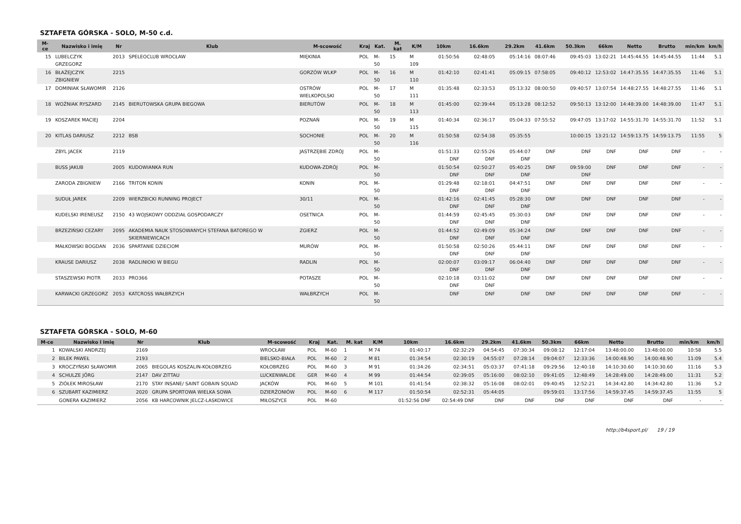SZTAFETA GÓRSKA - SOLO, M-50 c.d.
| M-ce | Nazwisko i imię | Nr | Klub | M-scowość | Kraj | Kat. | M. kat | K/M | 10km | 16.6km | 29.2km | 41.6km | 50.3km | 66km | Netto | Brutto | min/km | km/h |
| --- | --- | --- | --- | --- | --- | --- | --- | --- | --- | --- | --- | --- | --- | --- | --- | --- | --- | --- |
| 15 | LUBELCZYK GRZEGORZ | 2013 | SPELEOCLUB WROCŁAW | MIĘKINIA | POL | M-50 | 15 | M 109 | 01:50:56 | 02:48:05 | 05:14:16 | 08:07:46 | 09:45:03 | 13:02:21 | 14:45:44.55 | 14:45:44.55 | 11:44 | 5.1 |
| 16 | BŁAŻEJCZYK ZBIGNIEW | 2215 | | GORZÓW WLKP | POL | M-50 | 16 | M 110 | 01:42:10 | 02:41:41 | 05:09:15 | 07:58:05 | 09:40:12 | 12:53:02 | 14:47:35.55 | 14:47:35.55 | 11:46 | 5.1 |
| 17 | DOMINIAK SŁAWOMIR | 2126 | | OSTRÓW WIELKOPOLSKI | POL | M-50 | 17 | M 111 | 01:35:48 | 02:33:53 | 05:13:32 | 08:00:50 | 09:40:57 | 13:07:54 | 14:48:27.55 | 14:48:27.55 | 11:46 | 5.1 |
| 18 | WOŹNIAK RYSZARD | 2145 | BIERUTOWSKA GRUPA BIEGOWA | BIERUTÓW | POL | M-50 | 18 | M 113 | 01:45:00 | 02:39:44 | 05:13:28 | 08:12:52 | 09:50:13 | 13:12:00 | 14:48:39.00 | 14:48:39.00 | 11:47 | 5.1 |
| 19 | KOSZAREK MACIEJ | 2204 | | POZNAŃ | POL | M-50 | 19 | M 115 | 01:40:34 | 02:36:17 | 05:04:33 | 07:55:52 | 09:47:05 | 13:17:02 | 14:55:31.70 | 14:55:31.70 | 11:52 | 5.1 |
| 20 | KITLAS DARIUSZ | 2212 | BSB | SOCHONIE | POL | M-50 | 20 | M 116 | 01:50:58 | 02:54:38 | 05:35:55 | | 10:00:15 | 13:21:12 | 14:59:13.75 | 14:59:13.75 | 11:55 | 5 |
| | ZBYL JACEK | 2119 | | JASTRZĘBIE ZDRÓJ | POL | M-50 | | | 01:51:33 DNF | 02:55:26 DNF | 05:44:07 DNF | DNF | DNF | DNF | DNF | DNF | - | - |
| | BUSS JAKUB | 2005 | KUDOWIANKA RUN | KUDOWA-ZDRÓJ | POL | M-50 | | | 01:50:54 DNF | 02:50:27 DNF | 05:40:25 DNF | DNF | 09:59:00 DNF | DNF | DNF | DNF | - | - |
| | ZARODA ZBIGNIEW | 2166 | TRITON KONIN | KONIN | POL | M-50 | | | 01:29:48 DNF | 02:18:01 DNF | 04:47:51 DNF | DNF | DNF | DNF | DNF | DNF | - | - |
| | SUDUŁ JAREK | 2209 | WIERZBICKI RUNNING PROJECT | 30/11 | POL | M-50 | | | 01:42:16 DNF | 02:41:45 DNF | 05:28:30 DNF | DNF | DNF | DNF | DNF | DNF | - | - |
| | KUDELSKI IRENEUSZ | 2150 | 43 WOJSKOWY ODDZIAŁ GOSPODARCZY | OSETNICA | POL | M-50 | | | 01:44:59 DNF | 02:45:45 DNF | 05:30:03 DNF | DNF | DNF | DNF | DNF | DNF | - | - |
| | BRZEZIŃSKI CEZARY | 2095 | AKADEMIA NAUK STOSOWANYCH STEFANA BATOREGO W SKIERNIEWICACH | ZGIERZ | POL | M-50 | | | 01:44:52 DNF | 02:49:09 DNF | 05:34:24 DNF | DNF | DNF | DNF | DNF | DNF | - | - |
| | MAŁKOWSKI BOGDAN | 2036 | SPARTANIE DZIECIOM | MURÓW | POL | M-50 | | | 01:50:58 DNF | 02:50:26 DNF | 05:44:11 DNF | DNF | DNF | DNF | DNF | DNF | - | - |
| | KRAUSE DARIUSZ | 2038 | RADLINIOKI W BIEGU | RADLIN | POL | M-50 | | | 02:00:07 DNF | 03:09:17 DNF | 06:04:40 DNF | DNF | DNF | DNF | DNF | DNF | - | - |
| | STASZEWSKI PIOTR | 2033 | PRO366 | POTASZE | POL | M-50 | | | 02:10:18 DNF | 03:11:02 DNF | DNF | DNF | DNF | DNF | DNF | DNF | - | - |
| | KARWACKI GRZEGORZ | 2053 | KATCROSS WAŁBRZYCH | WAŁBRZYCH | POL | M-50 | | | DNF | DNF | DNF | DNF | DNF | DNF | DNF | DNF | - | - |
SZTAFETA GÓRSKA - SOLO, M-60
| M-ce | Nazwisko i imię | Nr | Klub | M-scowość | Kraj | Kat. | M. kat | K/M | 10km | 16.6km | 29.2km | 41.6km | 50.3km | 66km | Netto | Brutto | min/km | km/h |
| --- | --- | --- | --- | --- | --- | --- | --- | --- | --- | --- | --- | --- | --- | --- | --- | --- | --- | --- |
| 1 | KOWALSKI ANDRZEJ | 2169 | | WROCŁAW | POL | M-60 | 1 | M 74 | 01:40:17 | 02:32:29 | 04:54:45 | 07:30:34 | 09:08:12 | 12:17:04 | 13:48:00.00 | 13:48:00.00 | 10:58 | 5.5 |
| 2 | BILEK PAWEŁ | 2193 | | BIELSKO-BIAŁA | POL | M-60 | 2 | M 81 | 01:34:54 | 02:30:19 | 04:55:07 | 07:28:14 | 09:04:07 | 12:33:36 | 14:00:48.90 | 14:00:48.90 | 11:09 | 5.4 |
| 3 | KROCZYŃSKI SŁAWOMIR | 2065 | BIEGOLAS KOSZALIN-KOŁOBRZEG | KOŁOBRZEG | POL | M-60 | 3 | M 91 | 01:34:26 | 02:34:51 | 05:03:37 | 07:41:18 | 09:29:56 | 12:40:18 | 14:10:30.60 | 14:10:30.60 | 11:16 | 5.3 |
| 4 | SCHULZE JÖRG | 2147 | DAV ZITTAU | LUCKENWALDE | GER | M-60 | 4 | M 99 | 01:44:54 | 02:39:05 | 05:16:00 | 08:02:10 | 09:41:05 | 12:48:49 | 14:28:49.00 | 14:28:49.00 | 11:31 | 5.2 |
| 5 | ZIÓŁEK MIROSŁAW | 2170 | STAY INSANE/ SAINT GOBAIN SQUAD | JACKÓW | POL | M-60 | 5 | M 101 | 01:41:54 | 02:38:32 | 05:16:08 | 08:02:01 | 09:40:45 | 12:52:21 | 14:34:42.80 | 14:34:42.80 | 11:36 | 5.2 |
| 6 | SZUBART KAZIMIERZ | 2020 | GRUPA SPORTOWA WIELKA SOWA | DZIERŻONIÓW | POL | M-60 | 6 | M 117 | 01:50:54 | 02:52:31 | 05:44:05 | | 09:59:01 | 13:17:56 | 14:59:37.45 | 14:59:37.45 | 11:55 | 5 |
| | GONERA KAZIMIERZ | 2056 | KB HARCOWNIK JELCZ-LASKOWICE | MIŁOSZYCE | POL | M-60 | | | 01:52:56 DNF | 02:54:49 DNF | DNF | DNF | DNF | DNF | DNF | DNF | - | - |
http://b4sport.pl/ 19 / 19